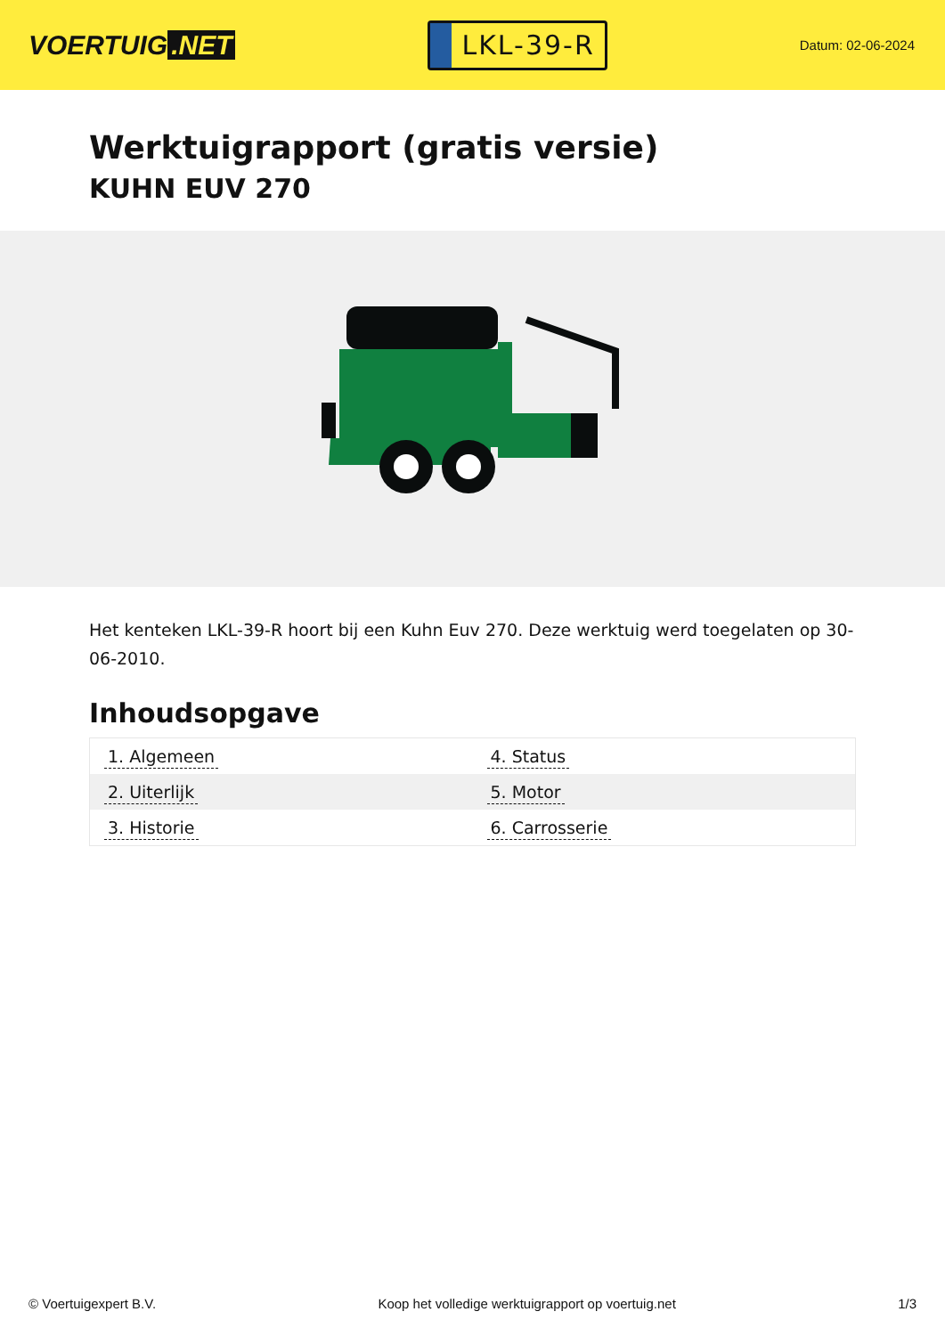VOERTUIG.NET
LKL-39-R
Datum: 02-06-2024
Werktuigrapport (gratis versie)
KUHN EUV 270
Het kenteken LKL-39-R hoort bij een Kuhn Euv 270. Deze werktuig werd toegelaten op 30-06-2010.
Inhoudsopgave
| 1. Algemeen | 4. Status |
| 2. Uiterlijk | 5. Motor |
| 3. Historie | 6. Carrosserie |
© Voertuigexpert B.V. Koop het volledige werktuigrapport op voertuig.net
1/3